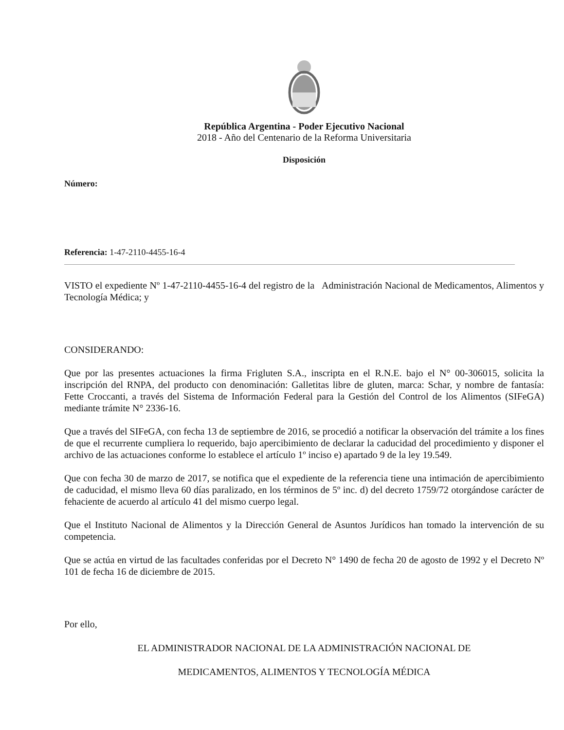República Argentina - Poder Ejecutivo Nacional
2018 - Año del Centenario de la Reforma Universitaria
Disposición
Número:
Referencia: 1-47-2110-4455-16-4
VISTO el expediente Nº 1-47-2110-4455-16-4 del registro de la Administración Nacional de Medicamentos, Alimentos y Tecnología Médica; y
CONSIDERANDO:
Que por las presentes actuaciones la firma Frigluten S.A., inscripta en el R.N.E. bajo el N° 00-306015, solicita la inscripción del RNPA, del producto con denominación: Galletitas libre de gluten, marca: Schar, y nombre de fantasía: Fette Croccanti, a través del Sistema de Información Federal para la Gestión del Control de los Alimentos (SIFeGA) mediante trámite N° 2336-16.
Que a través del SIFeGA, con fecha 13 de septiembre de 2016, se procedió a notificar la observación del trámite a los fines de que el recurrente cumpliera lo requerido, bajo apercibimiento de declarar la caducidad del procedimiento y disponer el archivo de las actuaciones conforme lo establece el artículo 1º inciso e) apartado 9 de la ley 19.549.
Que con fecha 30 de marzo de 2017, se notifica que el expediente de la referencia tiene una intimación de apercibimiento de caducidad, el mismo lleva 60 días paralizado, en los términos de 5º inc. d) del decreto 1759/72 otorgándose carácter de fehaciente de acuerdo al artículo 41 del mismo cuerpo legal.
Que el Instituto Nacional de Alimentos y la Dirección General de Asuntos Jurídicos han tomado la intervención de su competencia.
Que se actúa en virtud de las facultades conferidas por el Decreto N° 1490 de fecha 20 de agosto de 1992 y el Decreto Nº 101 de fecha 16 de diciembre de 2015.
Por ello,
EL ADMINISTRADOR NACIONAL DE LA ADMINISTRACIÓN NACIONAL DE
MEDICAMENTOS, ALIMENTOS Y TECNOLOGÍA MÉDICA